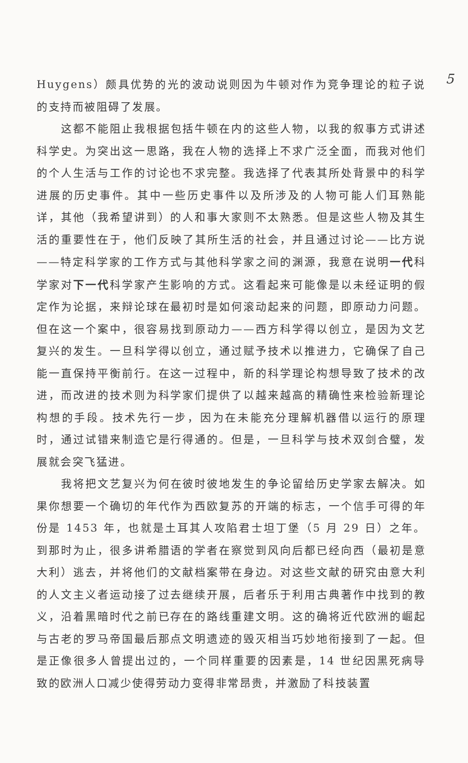5
Huygens）颇具优势的光的波动说则因为牛顿对作为竞争理论的粒子说的支持而被阻碍了发展。
这都不能阻止我根据包括牛顿在内的这些人物，以我的叙事方式讲述科学史。为突出这一思路，我在人物的选择上不求广泛全面，而我对他们的个人生活与工作的讨论也不求完整。我选择了代表其所处背景中的科学进展的历史事件。其中一些历史事件以及所涉及的人物可能人们耳熟能详，其他（我希望讲到）的人和事大家则不太熟悉。但是这些人物及其生活的重要性在于，他们反映了其所生活的社会，并且通过讨论——比方说——特定科学家的工作方式与其他科学家之间的渊源，我意在说明一代科学家对下一代科学家产生影响的方式。这看起来可能像是以未经证明的假定作为论据，来辩论球在最初时是如何滚动起来的问题，即原动力问题。但在这一个案中，很容易找到原动力——西方科学得以创立，是因为文艺复兴的发生。一旦科学得以创立，通过赋予技术以推进力，它确保了自己能一直保持平衡前行。在这一过程中，新的科学理论构想导致了技术的改进，而改进的技术则为科学家们提供了以越来越高的精确性来检验新理论构想的手段。技术先行一步，因为在未能充分理解机器借以运行的原理时，通过试错来制造它是行得通的。但是，一旦科学与技术双剑合璧，发展就会突飞猛进。
我将把文艺复兴为何在彼时彼地发生的争论留给历史学家去解决。如果你想要一个确切的年代作为西欧复苏的开端的标志，一个信手可得的年份是 1453 年，也就是土耳其人攻陷君士坦丁堡（5 月 29 日）之年。到那时为止，很多讲希腊语的学者在察觉到风向后都已经向西（最初是意大利）逃去，并将他们的文献档案带在身边。对这些文献的研究由意大利的人文主义者运动接了过去继续开展，后者乐于利用古典著作中找到的教义，沿着黑暗时代之前已存在的路线重建文明。这的确将近代欧洲的崛起与古老的罗马帝国最后那点文明遗迹的毁灭相当巧妙地衔接到了一起。但是正像很多人曾提出过的，一个同样重要的因素是，14 世纪因黑死病导致的欧洲人口减少使得劳动力变得非常昂贵，并激励了科技装置